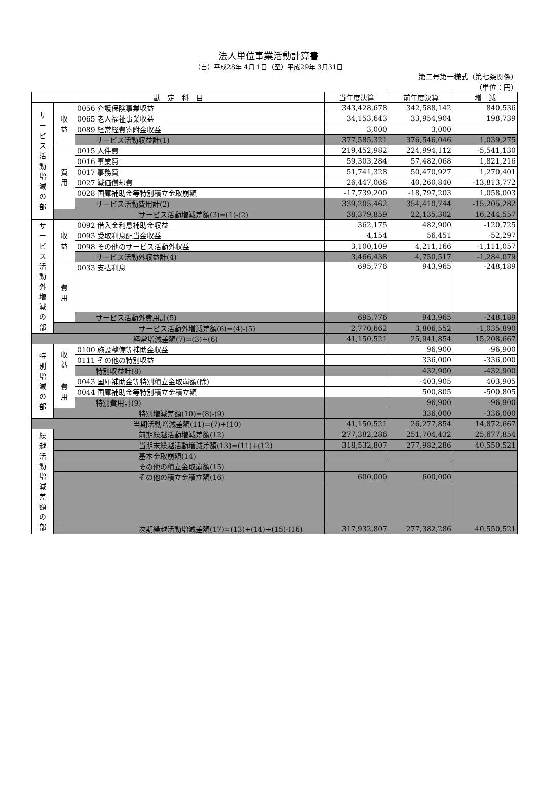法人単位事業活動計算書
（自）平成28年 4月 1日（至）平成29年 3月31日
第二号第一様式（第七条関係）
（単位：円）
| 勘 定 科 目 | | | 当年度決算 | 前年度決算 | 増 減 |
| --- | --- | --- | --- | --- | --- |
| サ ー ビ ス 活 動 増 減 の 部 | 収 益 | 0056 介護保険事業収益 | 343,428,678 | 342,588,142 | 840,536 |
| | | 0065 老人福祉事業収益 | 34,153,643 | 33,954,904 | 198,739 |
| | | 0089 経常経費寄附金収益 | 3,000 | 3,000 | |
| | | サービス活動収益計(1) | 377,585,321 | 376,546,046 | 1,039,275 |
| | 費 用 | 0015 人件費 | 219,452,982 | 224,994,112 | -5,541,130 |
| | | 0016 事業費 | 59,303,284 | 57,482,068 | 1,821,216 |
| | | 0017 事務費 | 51,741,328 | 50,470,927 | 1,270,401 |
| | | 0027 減価償却費 | 26,447,068 | 40,260,840 | -13,813,772 |
| | | 0028 国庫補助金等特別積立金取崩額 | -17,739,200 | -18,797,203 | 1,058,003 |
| | | サービス活動費用計(2) | 339,205,462 | 354,410,744 | -15,205,282 |
| | サービス活動増減差額(3)=(1)-(2) | | 38,379,859 | 22,135,302 | 16,244,557 |
| サ ー ビ ス 活 動 外 増 減 の 部 | 収 益 | 0092 借入金利息補助金収益 | 362,175 | 482,900 | -120,725 |
| | | 0093 受取利息配当金収益 | 4,154 | 56,451 | -52,297 |
| | | 0098 その他のサービス活動外収益 | 3,100,109 | 4,211,166 | -1,111,057 |
| | | サービス活動外収益計(4) | 3,466,438 | 4,750,517 | -1,284,079 |
| | 費 用 | 0033 支払利息 | 695,776 | 943,965 | -248,189 |
| | | サービス活動外費用計(5) | 695,776 | 943,965 | -248,189 |
| | サービス活動外増減差額(6)=(4)-(5) | | 2,770,662 | 3,806,552 | -1,035,890 |
| 経常増減差額(7)=(3)+(6) | | | 41,150,521 | 25,941,854 | 15,208,667 |
| 特 別 増 減 の 部 | 収 益 | 0100 施設整備等補助金収益 | | 96,900 | -96,900 |
| | | 0111 その他の特別収益 | | 336,000 | -336,000 |
| | | 特別収益計(8) | | 432,900 | -432,900 |
| | 費 用 | 0043 国庫補助金等特別積立金取崩額(除) | | -403,905 | 403,905 |
| | | 0044 国庫補助金等特別積立金積立額 | | 500,805 | -500,805 |
| | | 特別費用計(9) | | 96,900 | -96,900 |
| | 特別増減差額(10)=(8)-(9) | | | 336,000 | -336,000 |
| 当期活動増減差額(11)=(7)+(10) | | | 41,150,521 | 26,277,854 | 14,872,667 |
| 繰 越 活 動 増 減 差 額 の 部 | 前期繰越活動増減差額(12) | | 277,382,286 | 251,704,432 | 25,677,854 |
| | 当期末繰越活動増減差額(13)=(11)+(12) | | 318,532,807 | 277,982,286 | 40,550,521 |
| | 基本金取崩額(14) | | | | |
| | その他の積立金取崩額(15) | | | | |
| | その他の積立金積立額(16) | | 600,000 | 600,000 | |
| | 次期繰越活動増減差額(17)=(13)+(14)+(15)-(16) | | 317,932,807 | 277,382,286 | 40,550,521 |